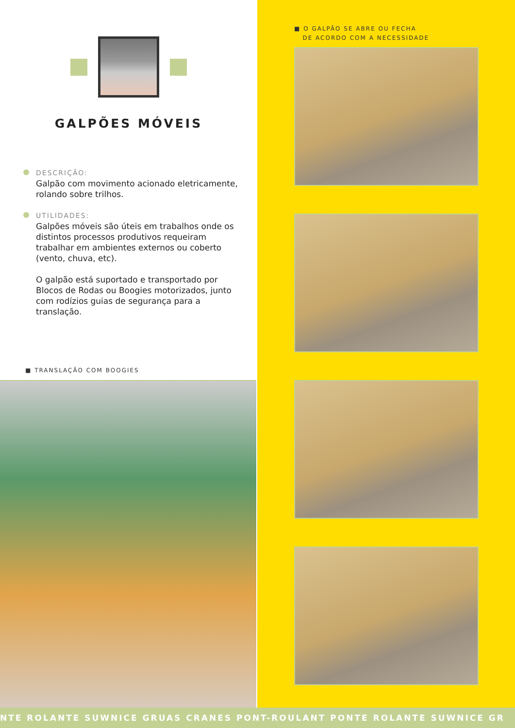GALPÕES MÓVEIS
DESCRIÇÃO:
Galpão com movimento acionado eletricamente, rolando sobre trilhos.
UTILIDADES:
Galpões móveis são úteis em trabalhos onde os distintos processos produtivos requeiram trabalhar em ambientes externos ou coberto (vento, chuva, etc).
O galpão está suportado e transportado por Blocos de Rodas ou Boogies motorizados, junto com rodízios guias de segurança para a translação.
■ TRANSLAÇÃO COM BOOGIES
■ O GALPÃO SE ABRE OU FECHA
DE ACORDO COM A NECESSIDADE
NTE ROLANTE SUWNICE GRUAS CRANES PONT-ROULANT PONTE ROLANTE SUWNICE GR